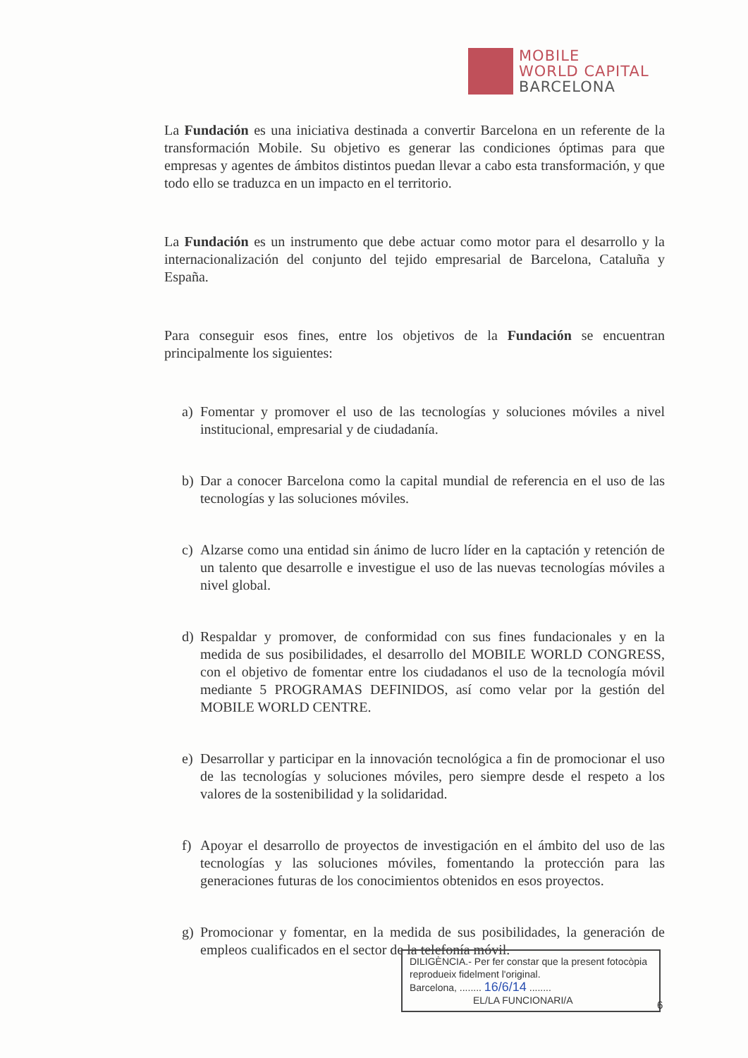MOBILE
WORLD CAPITAL
BARCELONA
La Fundación es una iniciativa destinada a convertir Barcelona en un referente de la transformación Mobile. Su objetivo es generar las condiciones óptimas para que empresas y agentes de ámbitos distintos puedan llevar a cabo esta transformación, y que todo ello se traduzca en un impacto en el territorio.
La Fundación es un instrumento que debe actuar como motor para el desarrollo y la internacionalización del conjunto del tejido empresarial de Barcelona, Cataluña y España.
Para conseguir esos fines, entre los objetivos de la Fundación se encuentran principalmente los siguientes:
a) Fomentar y promover el uso de las tecnologías y soluciones móviles a nivel institucional, empresarial y de ciudadanía.
b) Dar a conocer Barcelona como la capital mundial de referencia en el uso de las tecnologías y las soluciones móviles.
c) Alzarse como una entidad sin ánimo de lucro líder en la captación y retención de un talento que desarrolle e investigue el uso de las nuevas tecnologías móviles a nivel global.
d) Respaldar y promover, de conformidad con sus fines fundacionales y en la medida de sus posibilidades, el desarrollo del MOBILE WORLD CONGRESS, con el objetivo de fomentar entre los ciudadanos el uso de la tecnología móvil mediante 5 PROGRAMAS DEFINIDOS, así como velar por la gestión del MOBILE WORLD CENTRE.
e) Desarrollar y participar en la innovación tecnológica a fin de promocionar el uso de las tecnologías y soluciones móviles, pero siempre desde el respeto a los valores de la sostenibilidad y la solidaridad.
f) Apoyar el desarrollo de proyectos de investigación en el ámbito del uso de las tecnologías y las soluciones móviles, fomentando la protección para las generaciones futuras de los conocimientos obtenidos en esos proyectos.
g) Promocionar y fomentar, en la medida de sus posibilidades, la generación de empleos cualificados en el sector de la telefonía móvil.
DILIGÈNCIA.- Per fer constar que la present fotocòpia reprodueix fidelment l'original.
Barcelona, ........ 16/6/14 ........
EL/LA FUNCIONARI/A
6